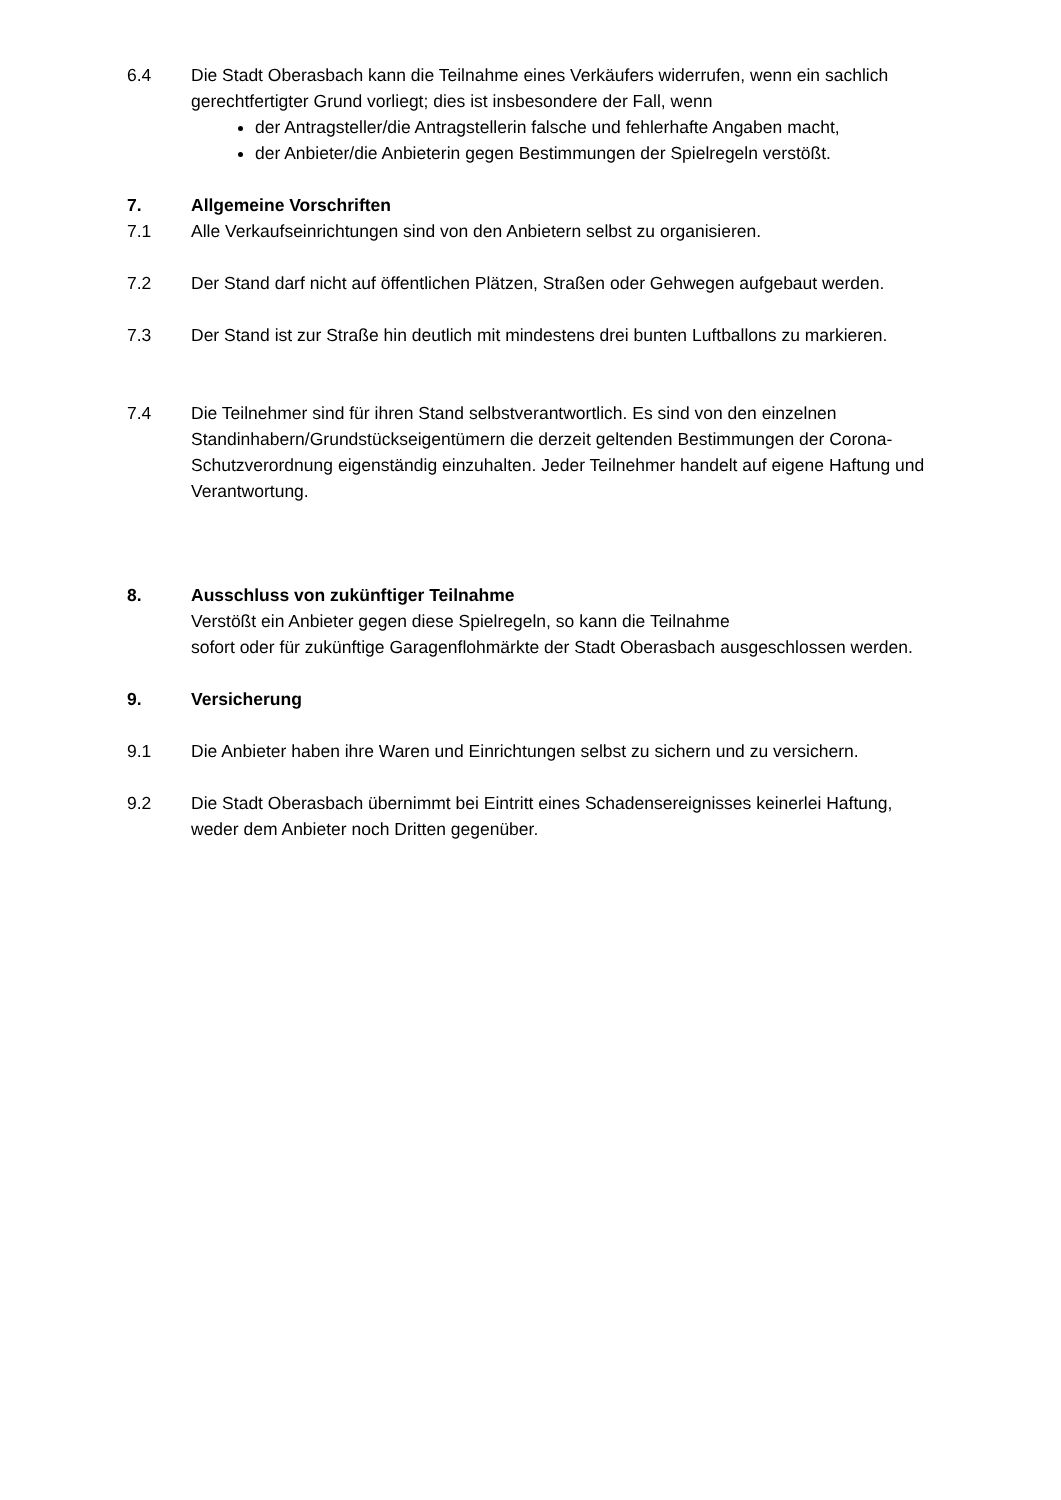6.4 Die Stadt Oberasbach kann die Teilnahme eines Verkäufers widerrufen, wenn ein sachlich gerechtfertigter Grund vorliegt; dies ist insbesondere der Fall, wenn
der Antragsteller/die Antragstellerin falsche und fehlerhafte Angaben macht,
der Anbieter/die Anbieterin gegen Bestimmungen der Spielregeln verstößt.
7. Allgemeine Vorschriften
7.1 Alle Verkaufseinrichtungen sind von den Anbietern selbst zu organisieren.
7.2 Der Stand darf nicht auf öffentlichen Plätzen, Straßen oder Gehwegen aufgebaut werden.
7.3 Der Stand ist zur Straße hin deutlich mit mindestens drei bunten Luftballons zu markieren.
7.4 Die Teilnehmer sind für ihren Stand selbstverantwortlich. Es sind von den einzelnen Standinhabern/Grundstückseigentümern die derzeit geltenden Bestimmungen der Corona-Schutzverordnung eigenständig einzuhalten. Jeder Teilnehmer handelt auf eigene Haftung und Verantwortung.
8. Ausschluss von zukünftiger Teilnahme
Verstößt ein Anbieter gegen diese Spielregeln, so kann die Teilnahme
sofort oder für zukünftige Garagenflohmärkte der Stadt Oberasbach ausgeschlossen werden.
9. Versicherung
9.1 Die Anbieter haben ihre Waren und Einrichtungen selbst zu sichern und zu versichern.
9.2 Die Stadt Oberasbach übernimmt bei Eintritt eines Schadensereignisses keinerlei Haftung, weder dem Anbieter noch Dritten gegenüber.